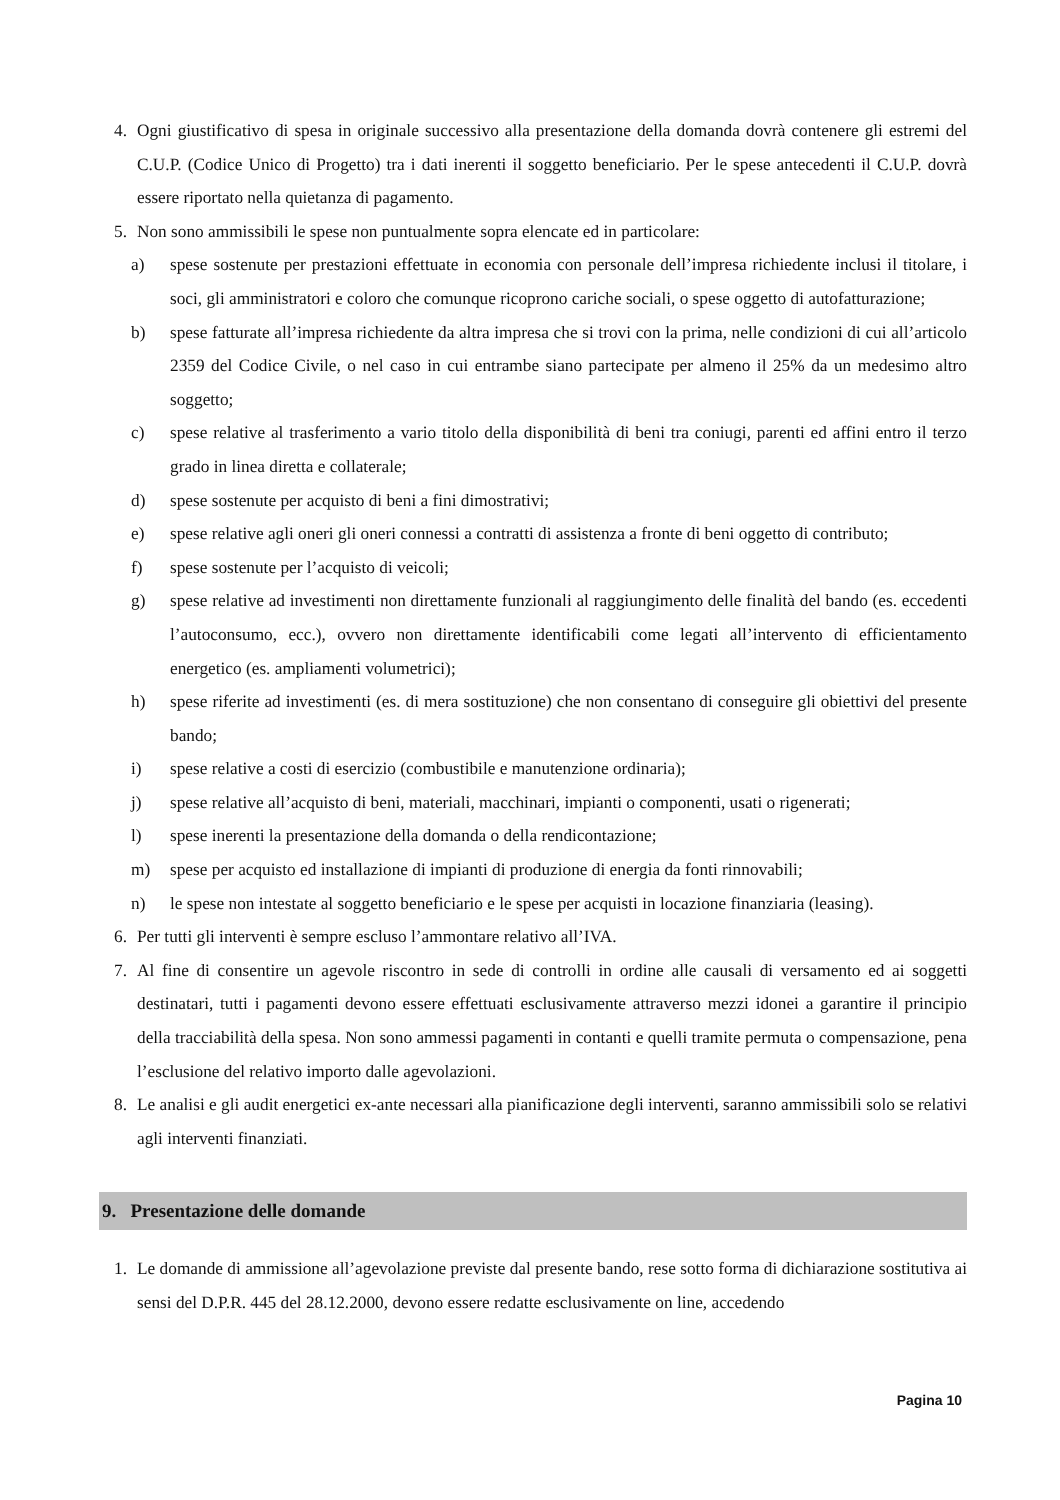4. Ogni giustificativo di spesa in originale successivo alla presentazione della domanda dovrà contenere gli estremi del C.U.P. (Codice Unico di Progetto) tra i dati inerenti il soggetto beneficiario. Per le spese antecedenti il C.U.P. dovrà essere riportato nella quietanza di pagamento.
5. Non sono ammissibili le spese non puntualmente sopra elencate ed in particolare:
a) spese sostenute per prestazioni effettuate in economia con personale dell’impresa richiedente inclusi il titolare, i soci, gli amministratori e coloro che comunque ricoprono cariche sociali, o spese oggetto di autofatturazione;
b) spese fatturate all’impresa richiedente da altra impresa che si trovi con la prima, nelle condizioni di cui all’articolo 2359 del Codice Civile, o nel caso in cui entrambe siano partecipate per almeno il 25% da un medesimo altro soggetto;
c) spese relative al trasferimento a vario titolo della disponibilità di beni tra coniugi, parenti ed affini entro il terzo grado in linea diretta e collaterale;
d) spese sostenute per acquisto di beni a fini dimostrativi;
e) spese relative agli oneri gli oneri connessi a contratti di assistenza a fronte di beni oggetto di contributo;
f) spese sostenute per l’acquisto di veicoli;
g) spese relative ad investimenti non direttamente funzionali al raggiungimento delle finalità del bando (es. eccedenti l’autoconsumo, ecc.), ovvero non direttamente identificabili come legati all’intervento di efficientamento energetico (es. ampliamenti volumetrici);
h) spese riferite ad investimenti (es. di mera sostituzione) che non consentano di conseguire gli obiettivi del presente bando;
i) spese relative a costi di esercizio (combustibile e manutenzione ordinaria);
j) spese relative all’acquisto di beni, materiali, macchinari, impianti o componenti, usati o rigenerati;
l) spese inerenti la presentazione della domanda o della rendicontazione;
m) spese per acquisto ed installazione di impianti di produzione di energia da fonti rinnovabili;
n) le spese non intestate al soggetto beneficiario e le spese per acquisti in locazione finanziaria (leasing).
6. Per tutti gli interventi è sempre escluso l’ammontare relativo all’IVA.
7. Al fine di consentire un agevole riscontro in sede di controlli in ordine alle causali di versamento ed ai soggetti destinatari, tutti i pagamenti devono essere effettuati esclusivamente attraverso mezzi idonei a garantire il principio della tracciabilità della spesa. Non sono ammessi pagamenti in contanti e quelli tramite permuta o compensazione, pena l’esclusione del relativo importo dalle agevolazioni.
8. Le analisi e gli audit energetici ex-ante necessari alla pianificazione degli interventi, saranno ammissibili solo se relativi agli interventi finanziati.
9. Presentazione delle domande
1. Le domande di ammissione all’agevolazione previste dal presente bando, rese sotto forma di dichiarazione sostitutiva ai sensi del D.P.R. 445 del 28.12.2000, devono essere redatte esclusivamente on line, accedendo
Pagina 10